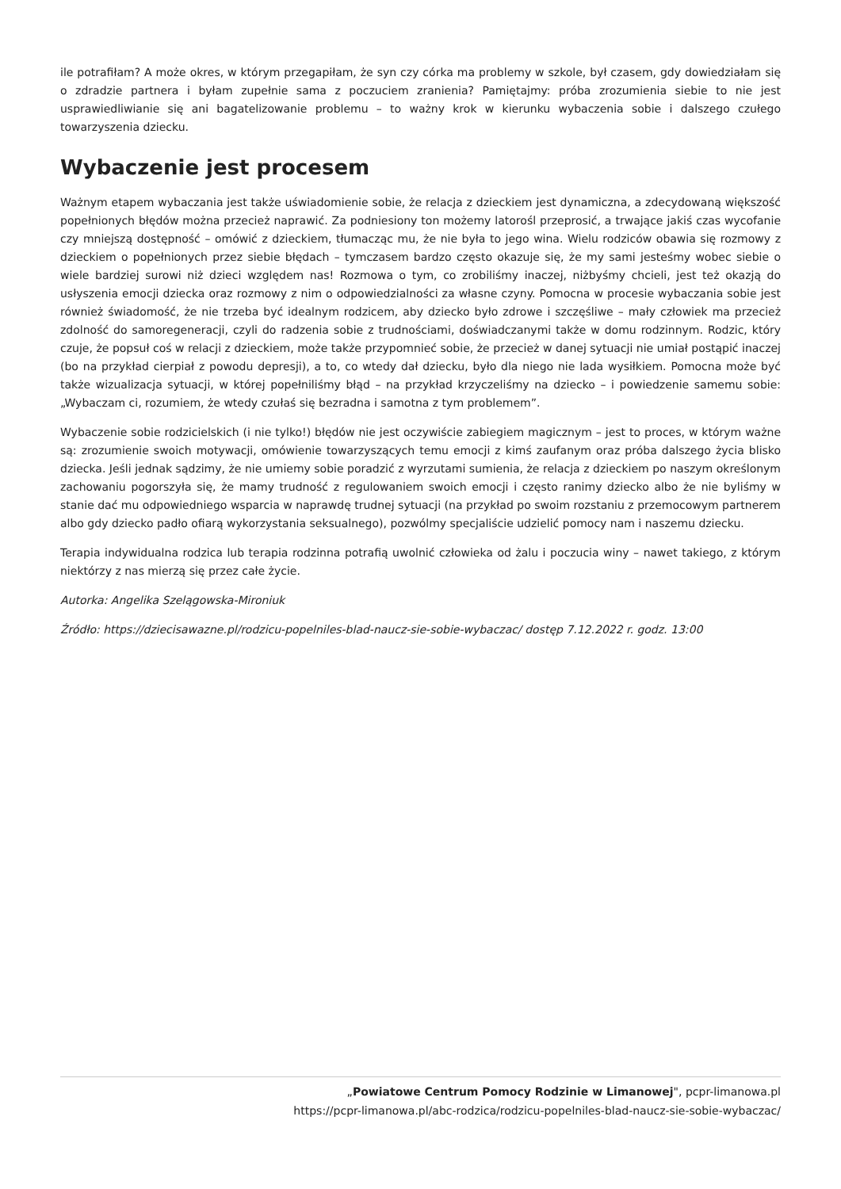ile potrafiłam? A może okres, w którym przegapiłam, że syn czy córka ma problemy w szkole, był czasem, gdy dowiedziałam się o zdradzie partnera i byłam zupełnie sama z poczuciem zranienia? Pamiętajmy: próba zrozumienia siebie to nie jest usprawiedliwianie się ani bagatelizowanie problemu – to ważny krok w kierunku wybaczenia sobie i dalszego czułego towarzyszenia dziecku.
Wybaczenie jest procesem
Ważnym etapem wybaczania jest także uświadomienie sobie, że relacja z dzieckiem jest dynamiczna, a zdecydowaną większość popełnionych błędów można przecież naprawić. Za podniesiony ton możemy latorośl przeprosić, a trwające jakiś czas wycofanie czy mniejszą dostępność – omówić z dzieckiem, tłumacząc mu, że nie była to jego wina. Wielu rodziców obawia się rozmowy z dzieckiem o popełnionych przez siebie błędach – tymczasem bardzo często okazuje się, że my sami jesteśmy wobec siebie o wiele bardziej surowi niż dzieci względem nas! Rozmowa o tym, co zrobiliśmy inaczej, niżbyśmy chcieli, jest też okazją do usłyszenia emocji dziecka oraz rozmowy z nim o odpowiedzialności za własne czyny. Pomocna w procesie wybaczania sobie jest również świadomość, że nie trzeba być idealnym rodzicem, aby dziecko było zdrowe i szczęśliwe – mały człowiek ma przecież zdolność do samoregeneracji, czyli do radzenia sobie z trudnościami, doświadczanymi także w domu rodzinnym. Rodzic, który czuje, że popsuł coś w relacji z dzieckiem, może także przypomnieć sobie, że przecież w danej sytuacji nie umiał postąpić inaczej (bo na przykład cierpiał z powodu depresji), a to, co wtedy dał dziecku, było dla niego nie lada wysiłkiem. Pomocna może być także wizualizacja sytuacji, w której popełniliśmy błąd – na przykład krzyczeliśmy na dziecko – i powiedzenie samemu sobie: „Wybaczam ci, rozumiem, że wtedy czułaś się bezradna i samotna z tym problemem”.
Wybaczenie sobie rodzicielskich (i nie tylko!) błędów nie jest oczywiście zabiegiem magicznym – jest to proces, w którym ważne są: zrozumienie swoich motywacji, omówienie towarzyszących temu emocji z kimś zaufanym oraz próba dalszego życia blisko dziecka. Jeśli jednak sądzimy, że nie umiemy sobie poradzić z wyrzutami sumienia, że relacja z dzieckiem po naszym określonym zachowaniu pogorszyła się, że mamy trudność z regulowaniem swoich emocji i często ranimy dziecko albo że nie byliśmy w stanie dać mu odpowiedniego wsparcia w naprawdę trudnej sytuacji (na przykład po swoim rozstaniu z przemocowym partnerem albo gdy dziecko padło ofiarą wykorzystania seksualnego), pozwólmy specjaliście udzielić pomocy nam i naszemu dziecku.
Terapia indywidualna rodzica lub terapia rodzinna potrafią uwolnić człowieka od żalu i poczucia winy – nawet takiego, z którym niektórzy z nas mierzą się przez całe życie.
Autorka: Angelika Szelągowska-Mironiuk
Źródło: https://dziecisawazne.pl/rodzicu-popelniles-blad-naucz-sie-sobie-wybaczac/ dostęp 7.12.2022 r. godz. 13:00
„Powiatowe Centrum Pomocy Rodzinie w Limanowej", pcpr-limanowa.pl
https://pcpr-limanowa.pl/abc-rodzica/rodzicu-popelniles-blad-naucz-sie-sobie-wybaczac/